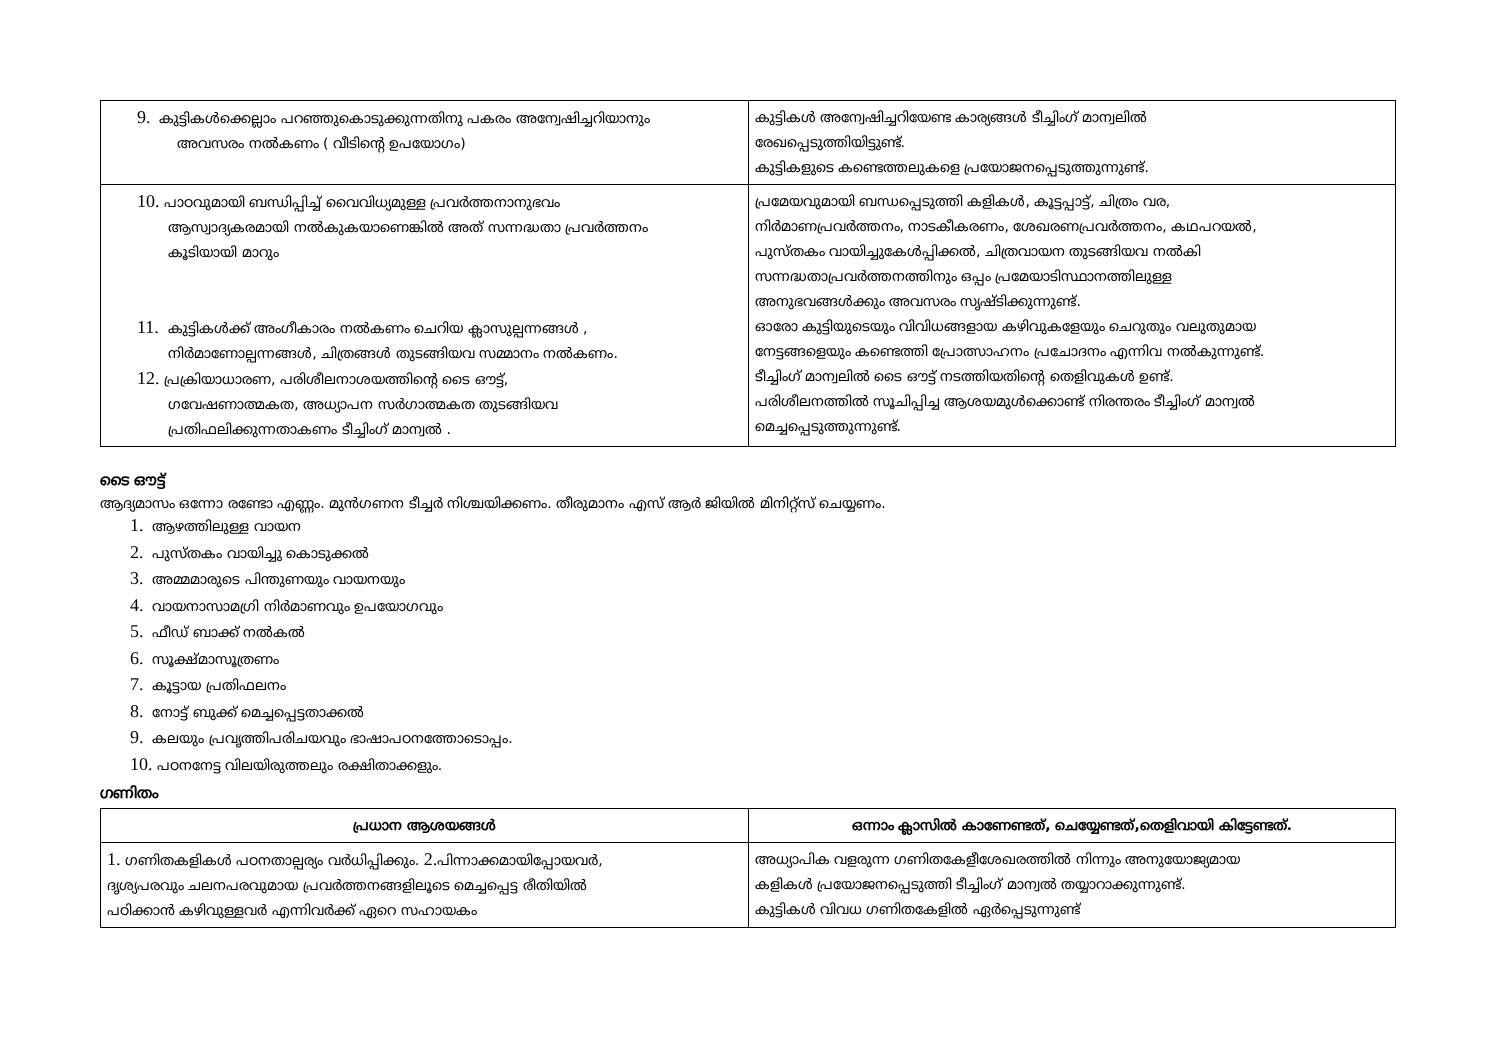| 9. കുട്ടികൾക്കെല്ലാം പറഞ്ഞുകൊടുക്കുന്നതിനു പകരം അന്വേഷിച്ചറിയാനും അവസരം നൽകണം ( വീടിന്റെ ഉപയോഗം) | കുട്ടികൾ അന്വേഷിച്ചറിയേണ്ട കാര്യങ്ങൾ ടീച്ചിംഗ് മാന്വലിൽ രേഖപ്പെടുത്തിയിട്ടുണ്ട്. കുട്ടികളുടെ കണ്ടെത്തലുകളെ പ്രയോജനപ്പെടുത്തുന്നുണ്ട്. |
| 10. പാഠവുമായി ബന്ധിപ്പിച്ച് വൈവിധ്യമുള്ള പ്രവർത്തനാനുഭവം ആസ്വാദ്യകരമായി നൽകുകയാണെങ്കിൽ അത് സന്നദ്ധതാ പ്രവർത്തനം കൂടിയായി മാറും 11. കുട്ടികൾക്ക് അംഗീകാരം നൽകണം ചെറിയ ക്ലാസുല്പന്നങ്ങൾ , നിർമാണോല്പന്നങ്ങൾ, ചിത്രങ്ങൾ തുടങ്ങിയവ സമ്മാനം നൽകണം. 12. പ്രക്രിയാധാരണ, പരിശീലനാശയത്തിന്റെ ടൈ ഔട്ട്, ഗവേഷണാത്മകത, അധ്യാപന സർഗാത്മകത തുടങ്ങിയവ പ്രതിഫലിക്കുന്നതാകണം ടീച്ചിംഗ് മാന്വൽ . | പ്രമേയവുമായി ബന്ധപ്പെടുത്തി കളികൾ, കൂട്ടപ്പാട്ട്, ചിത്രം വര, നിർമാണപ്രവർത്തനം, നാടകീകരണം, ശേഖരണപ്രവർത്തനം, കഥപറയൽ, പുസ്തകം വായിച്ചുകേൾപ്പിക്കൽ, ചിത്രവായന തുടങ്ങിയവ നൽകി സന്നദ്ധതാപ്രവർത്തനത്തിനും ഒപ്പം പ്രമേയാടിസ്ഥാനത്തിലുള്ള അനുഭവങ്ങൾക്കും അവസരം സൃഷ്ടിക്കുന്നുണ്ട്. ഓരോ കുട്ടിയുടെയും വിവിധങ്ങളായ കഴിവുകളേയും ചെറുതും വലുതുമായ നേട്ടങ്ങളെയും കണ്ടെത്തി പ്രോത്സാഹനം പ്രചോദനം എന്നിവ നൽകുന്നുണ്ട്. ടീച്ചിംഗ് മാന്വലിൽ ടൈ ഔട്ട് നടത്തിയതിന്റെ തെളിവുകൾ ഉണ്ട്. പരിശീലനത്തിൽ സൂചിപ്പിച്ച ആശയമുൾക്കൊണ്ട് നിരന്തരം ടീച്ചിംഗ് മാന്വൽ മെച്ചപ്പെടുത്തുന്നുണ്ട്. |
ടൈ ഔട്ട്
ആദ്യമാസം ഒന്നോ രണ്ടോ എണ്ണം. മുൻഗണന ടീച്ചർ നിശ്ചയിക്കണം. തീരുമാനം എസ് ആർ ജിയിൽ മിനിറ്റ്സ് ചെയ്യണം.
1. ആഴത്തിലുള്ള വായന
2. പുസ്തകം വായിച്ചു കൊടുക്കൽ
3. അമ്മമാരുടെ പിന്തുണയും വായനയും
4. വായനാസാമഗ്രി നിർമാണവും ഉപയോഗവും
5. ഫീഡ് ബാക്ക് നൽകൽ
6. സൂക്ഷ്മാസൂത്രണം
7. കൂട്ടായ പ്രതിഫലനം
8. നോട്ട് ബുക്ക് മെച്ചപ്പെട്ടതാക്കൽ
9. കലയും പ്രവൃത്തിപരിചയവും ഭാഷാപഠനത്തോടൊപ്പം.
10. പഠനനേട്ട വിലയിരുത്തലും രക്ഷിതാക്കളും.
ഗണിതം
| പ്രധാന ആശയങ്ങൾ | ഒന്നാം ക്ലാസിൽ കാണേണ്ടത്, ചെയ്യേണ്ടത്,തെളിവായി കിട്ടേണ്ടത്. |
| --- | --- |
| 1. ഗണിതകളികൾ പഠനതാല്പര്യം വർധിപ്പിക്കും. 2. പിന്നാക്കമായിപ്പോയവർ, ദൃശ്യപരവും ചലനപരവുമായ പ്രവർത്തനങ്ങളിലൂടെ മെച്ചപ്പെട്ട രീതിയിൽ പഠിക്കാൻ കഴിവുള്ളവർ എന്നിവർക്ക് ഏറെ സഹായകം | അധ്യാപിക വളരുന്ന ഗണിതകേളീശേഖരത്തിൽ നിന്നും അനുയോജ്യമായ കളികൾ പ്രയോജനപ്പെടുത്തി ടീച്ചിംഗ് മാന്വൽ തയ്യാറാക്കുന്നുണ്ട്. കുട്ടികൾ വിവധ ഗണിതകേളിൽ ഏർപ്പെടുന്നുണ്ട് |